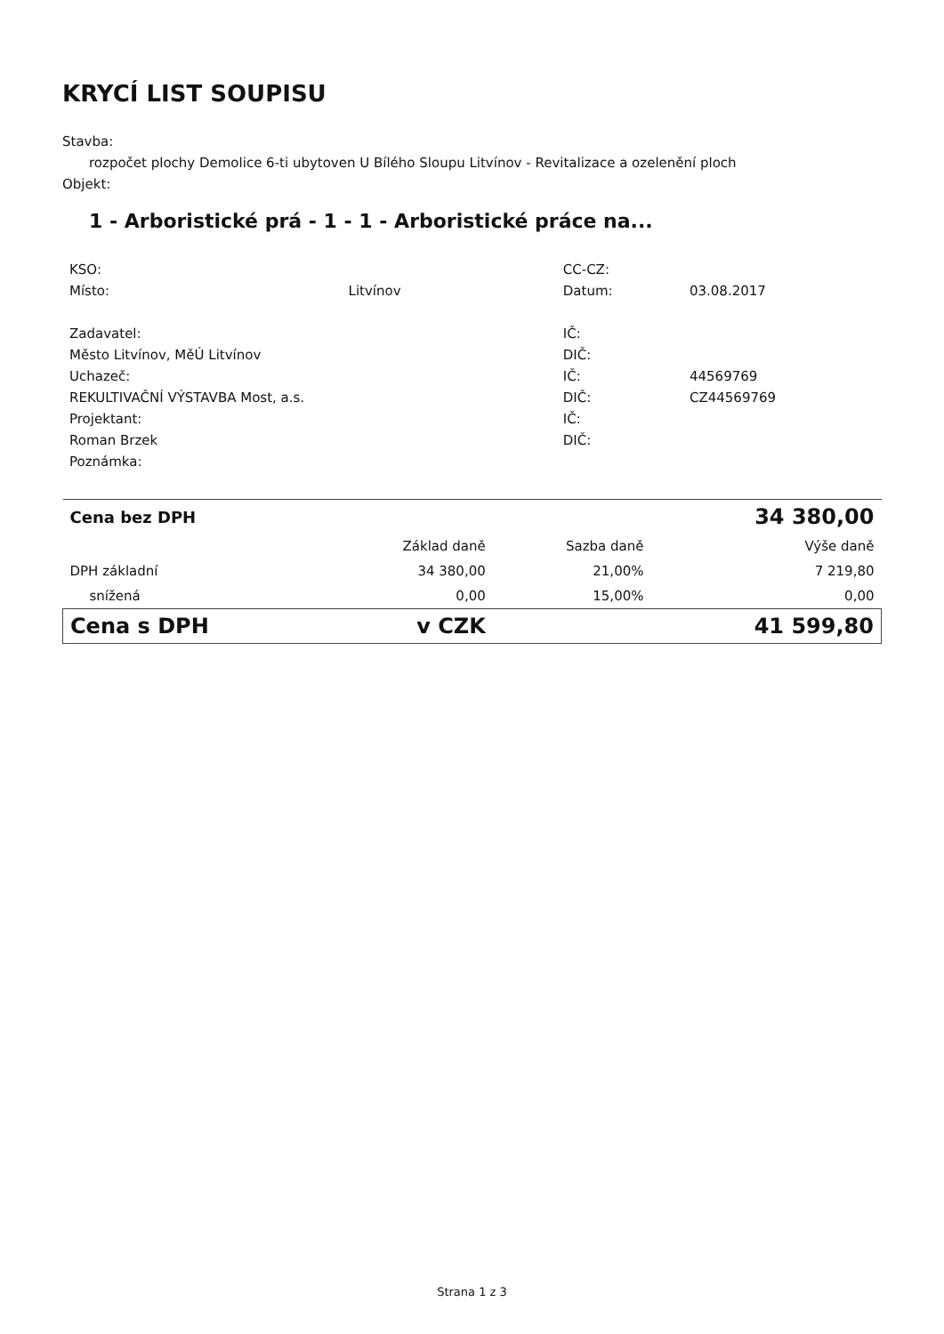KRYCÍ LIST SOUPISU
Stavba:
rozpočet plochy Demolice 6-ti ubytoven U Bílého Sloupu Litvínov - Revitalizace a ozelenění ploch
Objekt:
1 - Arboristické prá - 1 - 1 - Arboristické práce na...
| KSO: | | CC-CZ: | |
| Místo: | Litvínov | Datum: | 03.08.2017 |
| Zadavatel: | | IČ: | |
| Město Litvínov, MěÚ Litvínov | | DIČ: | |
| Uchazeč: | | IČ: | 44569769 |
| REKULTIVAČNÍ VÝSTAVBA Most, a.s. | | DIČ: | CZ44569769 |
| Projektant: | | IČ: | |
| Roman Brzek | | DIČ: | |
| Poznámka: | | | |
| Cena bez DPH | | | 34 380,00 |
| | Základ daně | Sazba daně | Výše daně |
| DPH základní | 34 380,00 | 21,00% | 7 219,80 |
| snížená | 0,00 | 15,00% | 0,00 |
| Cena s DPH | v CZK | | 41 599,80 |
Strana 1 z 3